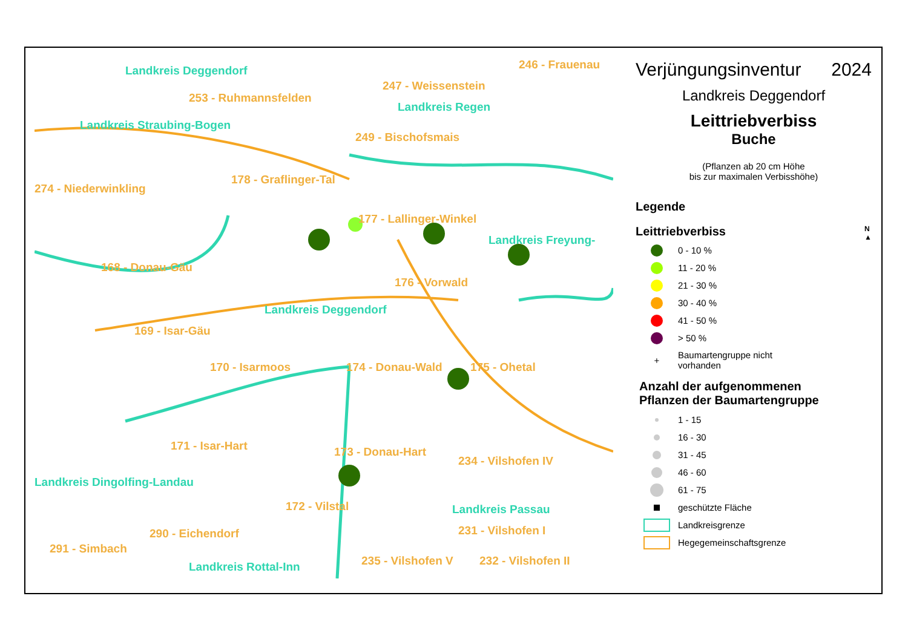Landkreis Deggendorf
253 - Ruhmannsfelden
246 - Frauenau
247 - Weissenstein
Landkreis Regen
Landkreis Straubing-Bogen
249 - Bischofsmais
178 - Graflinger-Tal
274 - Niederwinkling
177 - Lallinger-Winkel
Landkreis Freyung-
168 - Donau-Gäu
176 - Vorwald
Landkreis Deggendorf
169 - Isar-Gäu
170 - Isarmoos 174 - Donau-Wald 175 - Ohetal
171 - Isar-Hart 173 - Donau-Hart
234 - Vilshofen IV
Landkreis Dingolfing-Landau
172 - Vilstal Landkreis Passau
290 - Eichendorf 231 - Vilshofen I
291 - Simbach
235 - Vilshofen V 232 - Vilshofen II
Landkreis Rottal-Inn
Verjüngungsinventur 2024
Landkreis Deggendorf
Leittriebverbiss
Buche
(Pflanzen ab 20 cm Höhe
bis zur maximalen Verbisshöhe)
Legende
Leittriebverbiss N
▲
0 - 10 %
11 - 20 %
21 - 30 %
30 - 40 %
41 - 50 %
> 50 %
+
Baumartengruppe nicht
vorhanden
Anzahl der aufgenommenen
Pflanzen der Baumartengruppe
1 - 15
16 - 30
31 - 45
46 - 60
61 - 75
geschützte Fläche
Landkreisgrenze
Hegegemeinschaftsgrenze